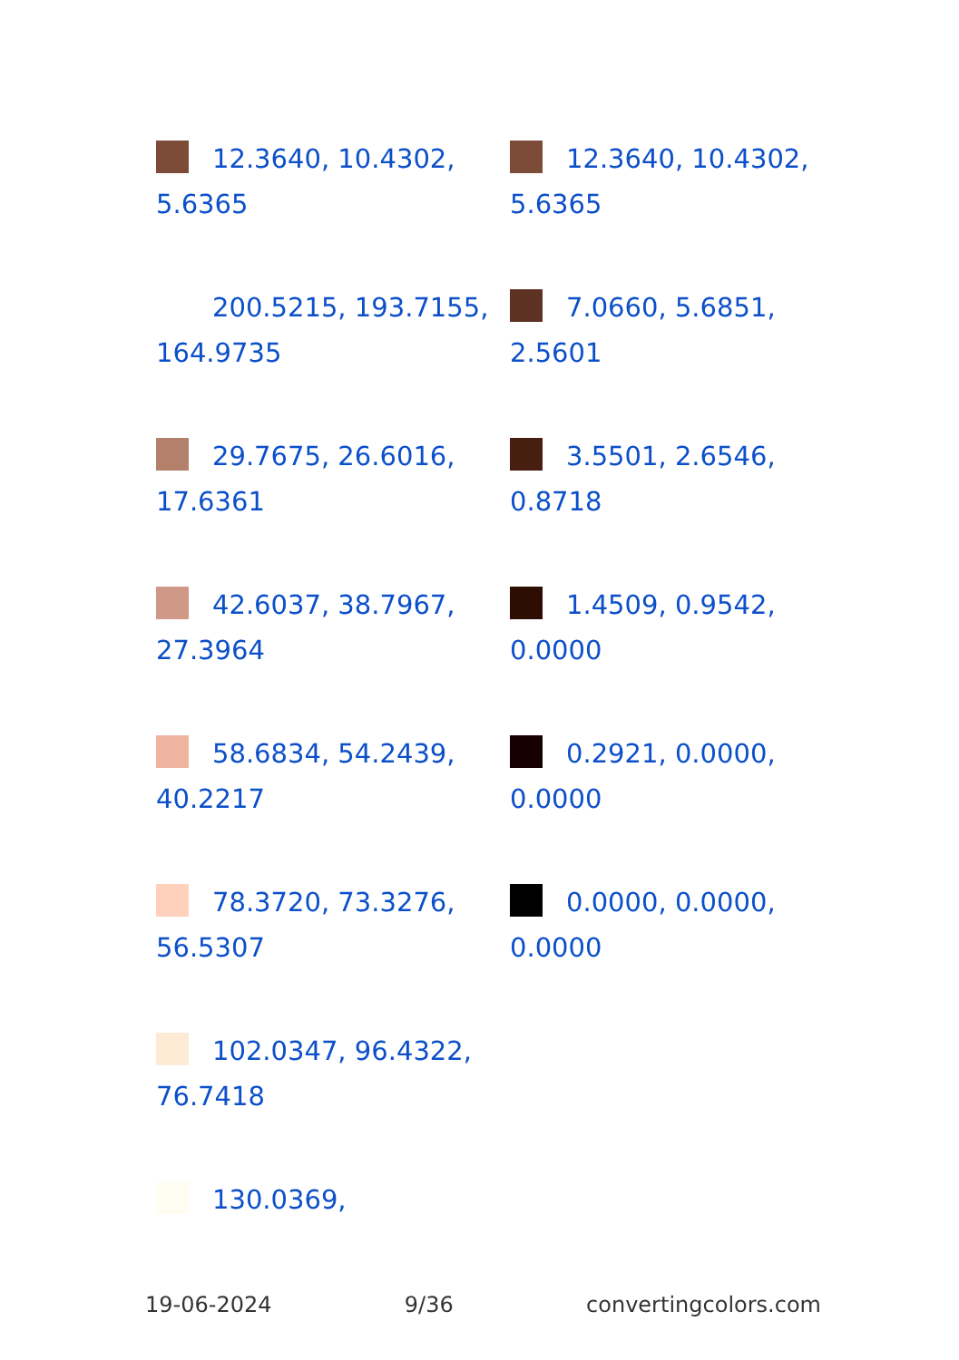12.3640, 10.4302, 5.6365
200.5215, 193.7155, 164.9735
29.7675, 26.6016, 17.6361
42.6037, 38.7967, 27.3964
58.6834, 54.2439, 40.2217
78.3720, 73.3276, 56.5307
102.0347, 96.4322, 76.7418
130.0369,
12.3640, 10.4302, 5.6365
7.0660, 5.6851, 2.5601
3.5501, 2.6546, 0.8718
1.4509, 0.9542, 0.0000
0.2921, 0.0000, 0.0000
0.0000, 0.0000, 0.0000
19-06-2024 9/36 convertingcolors.com